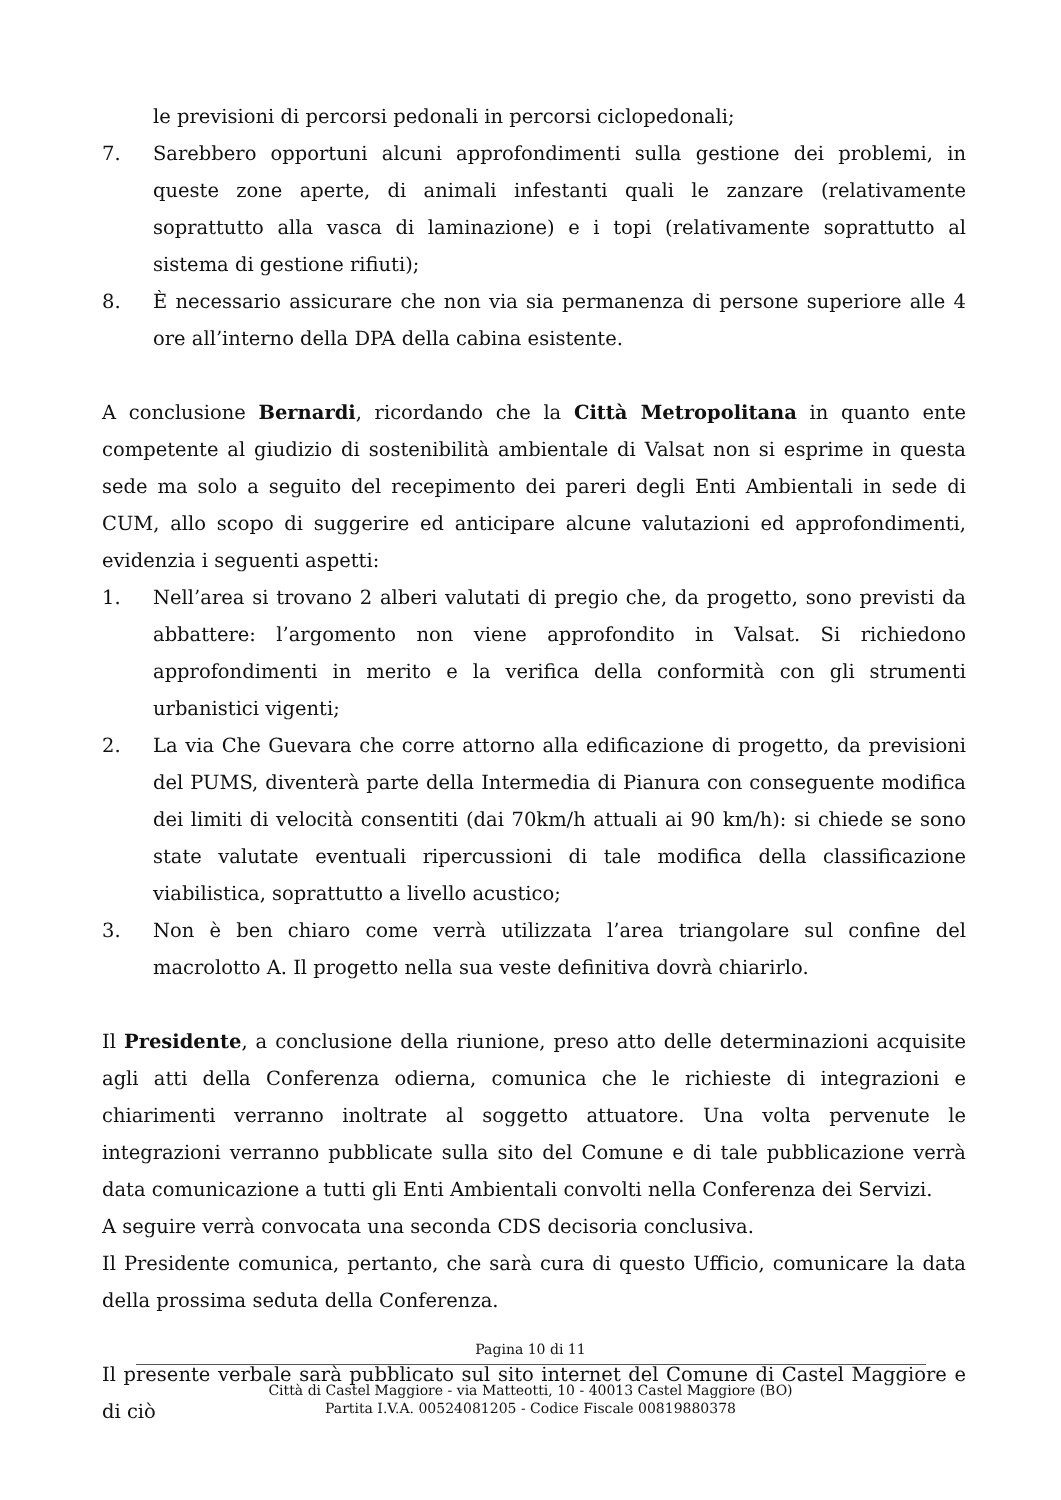le previsioni di percorsi pedonali in percorsi ciclopedonali;
7. Sarebbero opportuni alcuni approfondimenti sulla gestione dei problemi, in queste zone aperte, di animali infestanti quali le zanzare (relativamente soprattutto alla vasca di laminazione) e i topi (relativamente soprattutto al sistema di gestione rifiuti);
8. È necessario assicurare che non via sia permanenza di persone superiore alle 4 ore all’interno della DPA della cabina esistente.
A conclusione Bernardi, ricordando che la Città Metropolitana in quanto ente competente al giudizio di sostenibilità ambientale di Valsat non si esprime in questa sede ma solo a seguito del recepimento dei pareri degli Enti Ambientali in sede di CUM, allo scopo di suggerire ed anticipare alcune valutazioni ed approfondimenti, evidenzia i seguenti aspetti:
1. Nell’area si trovano 2 alberi valutati di pregio che, da progetto, sono previsti da abbattere: l’argomento non viene approfondito in Valsat. Si richiedono approfondimenti in merito e la verifica della conformità con gli strumenti urbanistici vigenti;
2. La via Che Guevara che corre attorno alla edificazione di progetto, da previsioni del PUMS, diventerà parte della Intermedia di Pianura con conseguente modifica dei limiti di velocità consentiti (dai 70km/h attuali ai 90 km/h): si chiede se sono state valutate eventuali ripercussioni di tale modifica della classificazione viabilistica, soprattutto a livello acustico;
3. Non è ben chiaro come verrà utilizzata l’area triangolare sul confine del macrolotto A. Il progetto nella sua veste definitiva dovrà chiarirlo.
Il Presidente, a conclusione della riunione, preso atto delle determinazioni acquisite agli atti della Conferenza odierna, comunica che le richieste di integrazioni e chiarimenti verranno inoltrate al soggetto attuatore. Una volta pervenute le integrazioni verranno pubblicate sulla sito del Comune e di tale pubblicazione verrà data comunicazione a tutti gli Enti Ambientali convolti nella Conferenza dei Servizi.
A seguire verrà convocata una seconda CDS decisoria conclusiva.
Il Presidente comunica, pertanto, che sarà cura di questo Ufficio, comunicare la data della prossima seduta della Conferenza.
Il presente verbale sarà pubblicato sul sito internet del Comune di Castel Maggiore e di ciò
Pagina 10 di 11
Città di Castel Maggiore - via Matteotti, 10 - 40013 Castel Maggiore (BO)
Partita I.V.A. 00524081205 - Codice Fiscale 00819880378